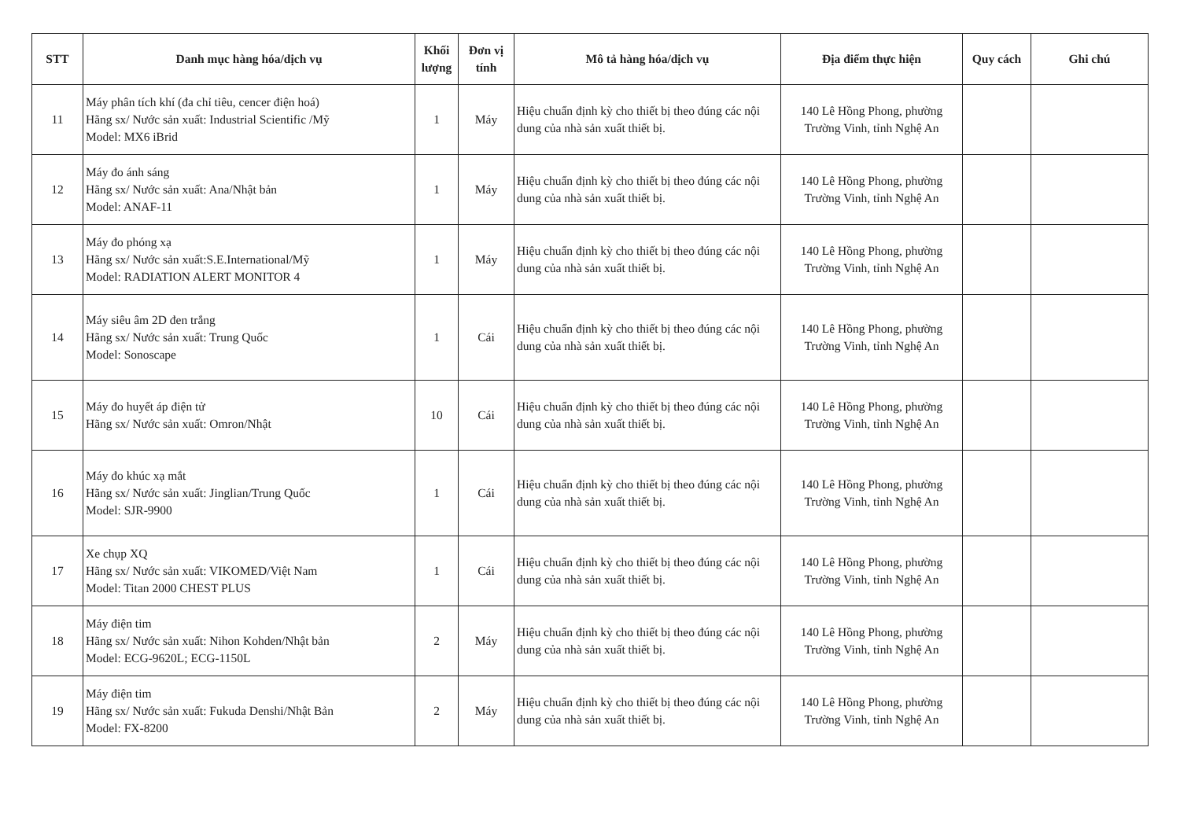| STT | Danh mục hàng hóa/dịch vụ | Khối lượng | Đơn vị tính | Mô tả hàng hóa/dịch vụ | Địa điểm thực hiện | Quy cách | Ghi chú |
| --- | --- | --- | --- | --- | --- | --- | --- |
| 11 | Máy phân tích khí (đa chỉ tiêu, cencer điện hoá) Hãng sx/ Nước sản xuất: Industrial Scientific /Mỹ Model: MX6 iBrid | 1 | Máy | Hiệu chuẩn định kỳ cho thiết bị theo đúng các nội dung của nhà sản xuất thiết bị. | 140 Lê Hồng Phong, phường Trường Vinh, tỉnh Nghệ An | | |
| 12 | Máy đo ánh sáng Hãng sx/ Nước sản xuất: Ana/Nhật bản Model: ANAF-11 | 1 | Máy | Hiệu chuẩn định kỳ cho thiết bị theo đúng các nội dung của nhà sản xuất thiết bị. | 140 Lê Hồng Phong, phường Trường Vinh, tỉnh Nghệ An | | |
| 13 | Máy đo phóng xạ Hãng sx/ Nước sản xuất:S.E.International/Mỹ Model: RADIATION ALERT MONITOR 4 | 1 | Máy | Hiệu chuẩn định kỳ cho thiết bị theo đúng các nội dung của nhà sản xuất thiết bị. | 140 Lê Hồng Phong, phường Trường Vinh, tỉnh Nghệ An | | |
| 14 | Máy siêu âm 2D đen trắng Hãng sx/ Nước sản xuất: Trung Quốc Model: Sonoscape | 1 | Cái | Hiệu chuẩn định kỳ cho thiết bị theo đúng các nội dung của nhà sản xuất thiết bị. | 140 Lê Hồng Phong, phường Trường Vinh, tỉnh Nghệ An | | |
| 15 | Máy đo huyết áp điện tử Hãng sx/ Nước sản xuất: Omron/Nhật | 10 | Cái | Hiệu chuẩn định kỳ cho thiết bị theo đúng các nội dung của nhà sản xuất thiết bị. | 140 Lê Hồng Phong, phường Trường Vinh, tỉnh Nghệ An | | |
| 16 | Máy đo khúc xạ mắt Hãng sx/ Nước sản xuất: Jinglian/Trung Quốc Model: SJR-9900 | 1 | Cái | Hiệu chuẩn định kỳ cho thiết bị theo đúng các nội dung của nhà sản xuất thiết bị. | 140 Lê Hồng Phong, phường Trường Vinh, tỉnh Nghệ An | | |
| 17 | Xe chụp XQ Hãng sx/ Nước sản xuất: VIKOMED/Việt Nam Model: Titan 2000 CHEST PLUS | 1 | Cái | Hiệu chuẩn định kỳ cho thiết bị theo đúng các nội dung của nhà sản xuất thiết bị. | 140 Lê Hồng Phong, phường Trường Vinh, tỉnh Nghệ An | | |
| 18 | Máy điện tim Hãng sx/ Nước sản xuất: Nihon Kohden/Nhật bản Model: ECG-9620L; ECG-1150L | 2 | Máy | Hiệu chuẩn định kỳ cho thiết bị theo đúng các nội dung của nhà sản xuất thiết bị. | 140 Lê Hồng Phong, phường Trường Vinh, tỉnh Nghệ An | | |
| 19 | Máy điện tim Hãng sx/ Nước sản xuất: Fukuda Denshi/Nhật Bản Model: FX-8200 | 2 | Máy | Hiệu chuẩn định kỳ cho thiết bị theo đúng các nội dung của nhà sản xuất thiết bị. | 140 Lê Hồng Phong, phường Trường Vinh, tỉnh Nghệ An | | |